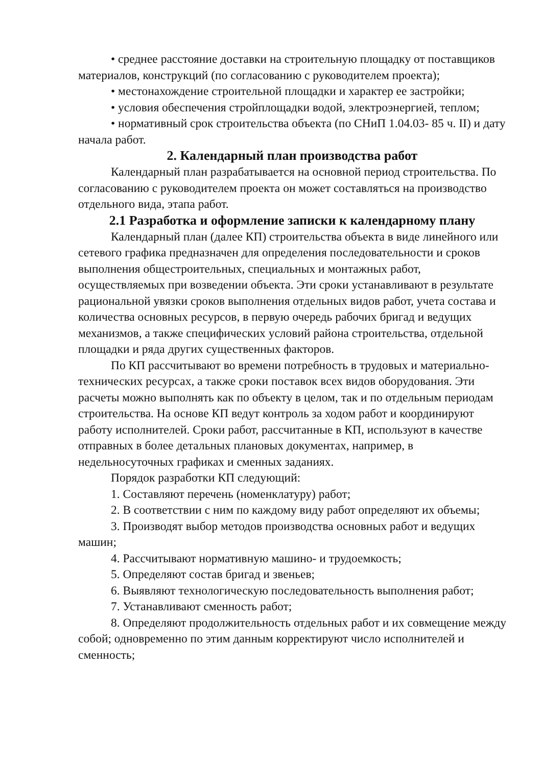• среднее расстояние доставки на строительную площадку от поставщиков материалов, конструкций (по согласованию с руководителем проекта);
• местонахождение строительной площадки и характер ее застройки;
• условия обеспечения стройплощадки водой, электроэнергией, теплом;
• нормативный срок строительства объекта (по СНиП 1.04.03- 85 ч. II) и дату начала работ.
2. Календарный план производства работ
Календарный план разрабатывается на основной период строительства. По согласованию с руководителем проекта он может составляться на производство отдельного вида, этапа работ.
2.1 Разработка и оформление записки к календарному плану
Календарный план (далее КП) строительства объекта в виде линейного или сетевого графика предназначен для определения последовательности и сроков выполнения общестроительных, специальных и монтажных работ, осуществляемых при возведении объекта. Эти сроки устанавливают в результате рациональной увязки сроков выполнения отдельных видов работ, учета состава и количества основных ресурсов, в первую очередь рабочих бригад и ведущих механизмов, а также специфических условий района строительства, отдельной площадки и ряда других существенных факторов.
По КП рассчитывают во времени потребность в трудовых и материально-технических ресурсах, а также сроки поставок всех видов оборудования. Эти расчеты можно выполнять как по объекту в целом, так и по отдельным периодам строительства. На основе КП ведут контроль за ходом работ и координируют работу исполнителей. Сроки работ, рассчитанные в КП, используют в качестве отправных в более детальных плановых документах, например, в недельносуточных графиках и сменных заданиях.
Порядок разработки КП следующий:
1. Составляют перечень (номенклатуру) работ;
2. В соответствии с ним по каждому виду работ определяют их объемы;
3. Производят выбор методов производства основных работ и ведущих машин;
4. Рассчитывают нормативную машино- и трудоемкость;
5. Определяют состав бригад и звеньев;
6. Выявляют технологическую последовательность выполнения работ;
7. Устанавливают сменность работ;
8. Определяют продолжительность отдельных работ и их совмещение между собой; одновременно по этим данным корректируют число исполнителей и сменность;